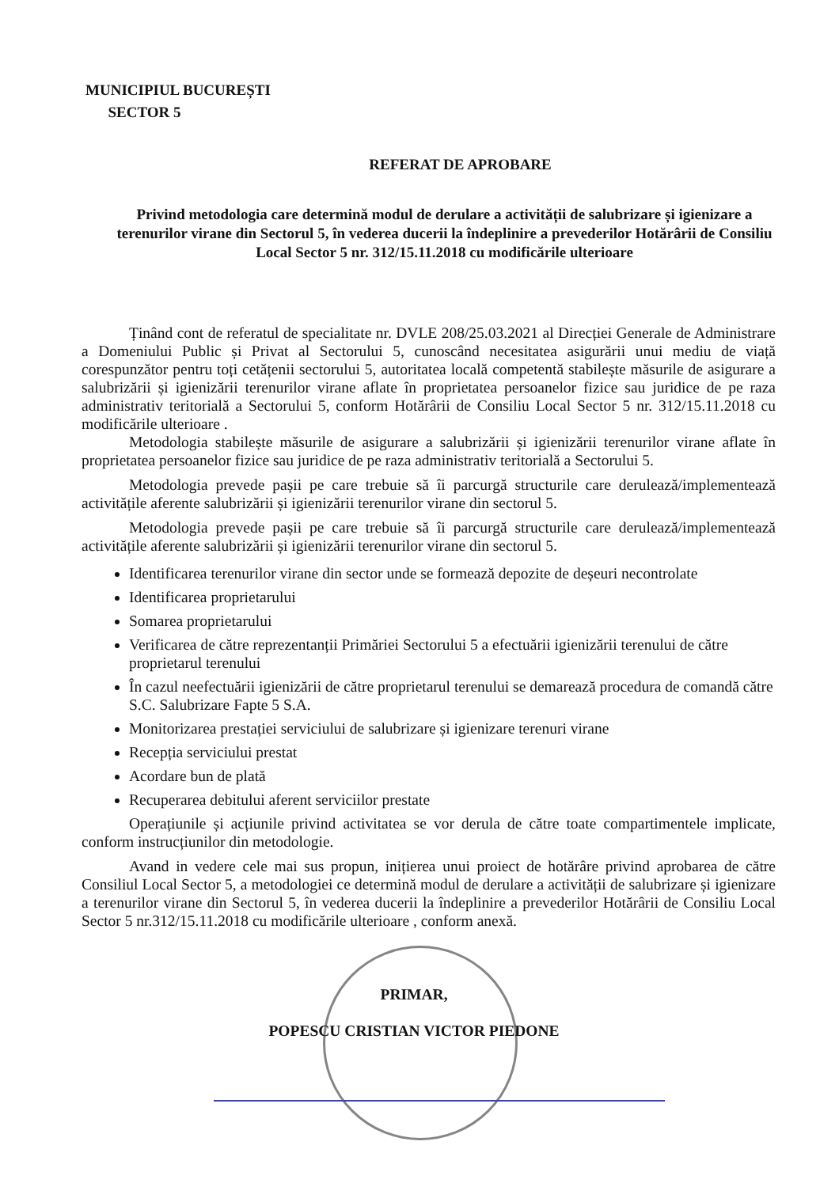MUNICIPIUL BUCUREȘTI
SECTOR 5
REFERAT DE APROBARE
Privind metodologia care determină modul de derulare a activității de salubrizare și igienizare a terenurilor virane din Sectorul 5, în vederea ducerii la îndeplinire a prevederilor Hotărârii de Consiliu Local Sector 5 nr. 312/15.11.2018 cu modificările ulterioare
Ținând cont de referatul de specialitate nr. DVLE 208/25.03.2021 al Direcției Generale de Administrare a Domeniului Public și Privat al Sectorului 5, cunoscând necesitatea asigurării unui mediu de viață corespunzător pentru toți cetățenii sectorului 5, autoritatea locală competentă stabilește măsurile de asigurare a salubrizării și igienizării terenurilor virane aflate în proprietatea persoanelor fizice sau juridice de pe raza administrativ teritorială a Sectorului 5, conform Hotărârii de Consiliu Local Sector 5 nr. 312/15.11.2018 cu modificările ulterioare .
Metodologia stabilește măsurile de asigurare a salubrizării și igienizării terenurilor virane aflate în proprietatea persoanelor fizice sau juridice de pe raza administrativ teritorială a Sectorului 5.
Metodologia prevede pașii pe care trebuie să îi parcurgă structurile care derulează/implementează activitățile aferente salubrizării și igienizării terenurilor virane din sectorul 5.
Metodologia prevede pașii pe care trebuie să îi parcurgă structurile care derulează/implementează activitățile aferente salubrizării și igienizării terenurilor virane din sectorul 5.
Identificarea terenurilor virane din sector unde se formează depozite de deșeuri necontrolate
Identificarea proprietarului
Somarea proprietarului
Verificarea de către reprezentanții Primăriei Sectorului 5 a efectuării igienizării terenului de către proprietarul terenului
În cazul neefectuării igienizării de către proprietarul terenului se demarează procedura de comandă către S.C. Salubrizare Fapte 5 S.A.
Monitorizarea prestației serviciului de salubrizare și igienizare terenuri virane
Recepția serviciului prestat
Acordare bun de plată
Recuperarea debitului aferent serviciilor prestate
Operațiunile și acțiunile privind activitatea se vor derula de către toate compartimentele implicate, conform instrucțiunilor din metodologie.
Avand in vedere cele mai sus propun, inițierea unui proiect de hotărâre privind aprobarea de către Consiliul Local Sector 5, a metodologiei ce determină modul de derulare a activității de salubrizare și igienizare a terenurilor virane din Sectorul 5, în vederea ducerii la îndeplinire a prevederilor Hotărârii de Consiliu Local Sector 5 nr.312/15.11.2018 cu modificările ulterioare , conform anexă.
PRIMAR,
POPESCU CRISTIAN VICTOR PIEDONE